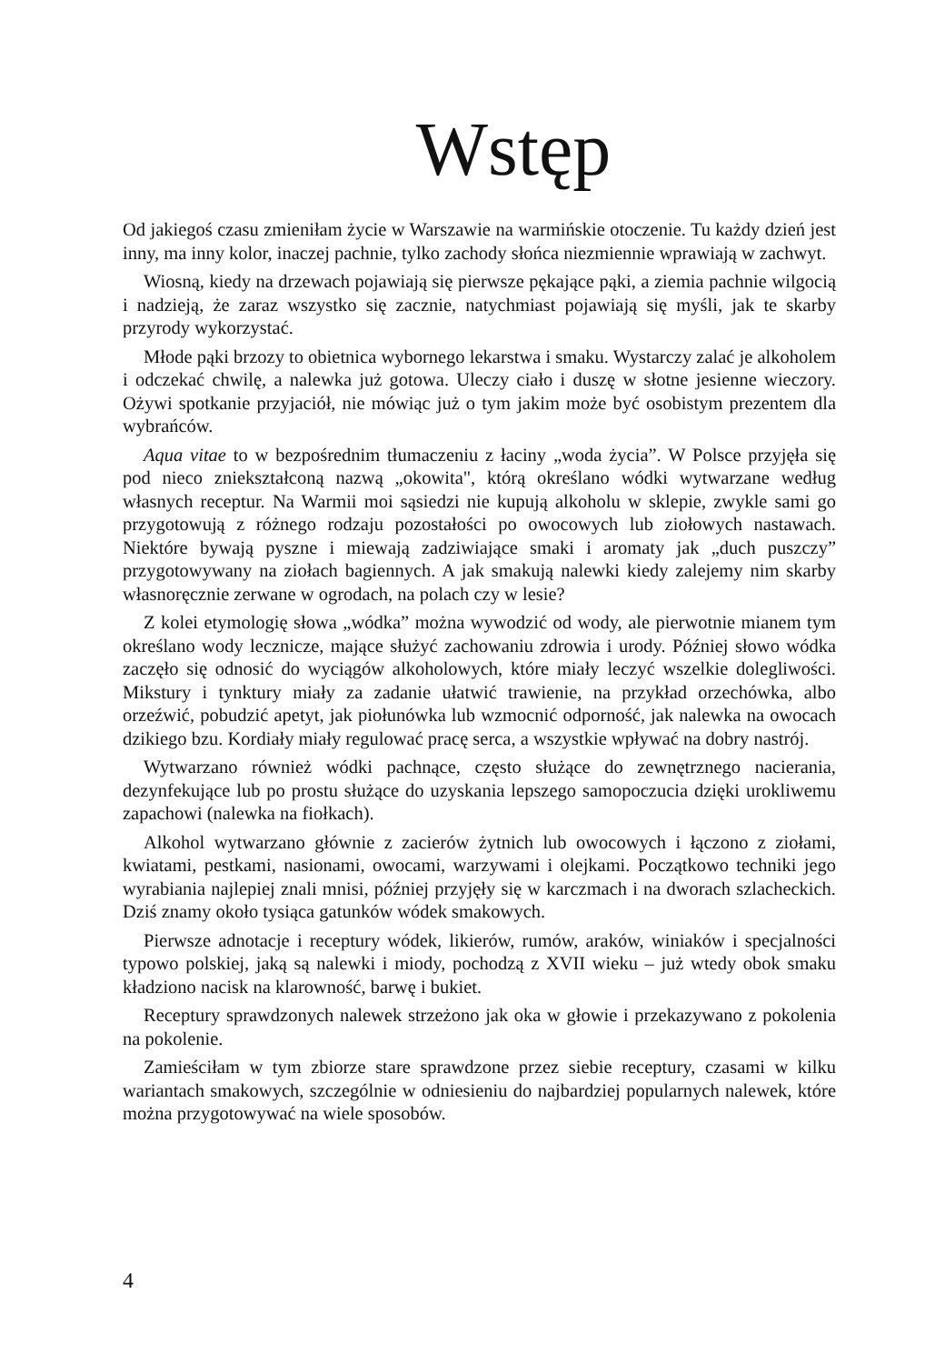Wstęp
Od jakiegoś czasu zmieniłam życie w Warszawie na warmińskie otoczenie. Tu każdy dzień jest inny, ma inny kolor, inaczej pachnie, tylko zachody słońca niezmiennie wprawiają w zachwyt.
Wiosną, kiedy na drzewach pojawiają się pierwsze pękające pąki, a ziemia pachnie wilgocią i nadzieją, że zaraz wszystko się zacznie, natychmiast pojawiają się myśli, jak te skarby przyrody wykorzystać.
Młode pąki brzozy to obietnica wybornego lekarstwa i smaku. Wystarczy zalać je alkoholem i odczekać chwilę, a nalewka już gotowa. Uleczy ciało i duszę w słotne jesienne wieczory. Ożywi spotkanie przyjaciół, nie mówiąc już o tym jakim może być osobistym prezentem dla wybrańców.
Aqua vitae to w bezpośrednim tłumaczeniu z łaciny „woda życia”. W Polsce przyjęła się pod nieco zniekształconą nazwą „okowita", którą określano wódki wytwarzane według własnych receptur. Na Warmii moi sąsiedzi nie kupują alkoholu w sklepie, zwykle sami go przygotowują z różnego rodzaju pozostałości po owocowych lub ziołowych nastawach. Niektóre bywają pyszne i miewają zadziwiające smaki i aromaty jak „duch puszczy” przygotowywany na ziołach bagiennych. A jak smakują nalewki kiedy zalejemy nim skarby własnoręcznie zerwane w ogrodach, na polach czy w lesie?
Z kolei etymologię słowa „wódka” można wywodzić od wody, ale pierwotnie mianem tym określano wody lecznicze, mające służyć zachowaniu zdrowia i urody. Później słowo wódka zaczęło się odnosić do wyciągów alkoholowych, które miały leczyć wszelkie dolegliwości. Mikstury i tynktury miały za zadanie ułatwić trawienie, na przykład orzechówka, albo orzeźwić, pobudzić apetyt, jak piołunówka lub wzmocnić odporność, jak nalewka na owocach dzikiego bzu. Kordiały miały regulować pracę serca, a wszystkie wpływać na dobry nastrój.
Wytwarzano również wódki pachnące, często służące do zewnętrznego nacierania, dezynfekujące lub po prostu służące do uzyskania lepszego samopoczucia dzięki urokliwemu zapachowi (nalewka na fiołkach).
Alkohol wytwarzano głównie z zacierów żytnich lub owocowych i łączono z ziołami, kwiatami, pestkami, nasionami, owocami, warzywami i olejkami. Początkowo techniki jego wyrabiania najlepiej znali mnisi, później przyjęły się w karczmach i na dworach szlacheckich. Dziś znamy około tysiąca gatunków wódek smakowych.
Pierwsze adnotacje i receptury wódek, likierów, rumów, araków, winiaków i specjalności typowo polskiej, jaką są nalewki i miody, pochodzą z XVII wieku – już wtedy obok smaku kładziono nacisk na klarowność, barwę i bukiet.
Receptury sprawdzonych nalewek strzeżono jak oka w głowie i przekazywano z pokolenia na pokolenie.
Zamieściłam w tym zbiorze stare sprawdzone przez siebie receptury, czasami w kilku wariantach smakowych, szczególnie w odniesieniu do najbardziej popularnych nalewek, które można przygotowywać na wiele sposobów.
4